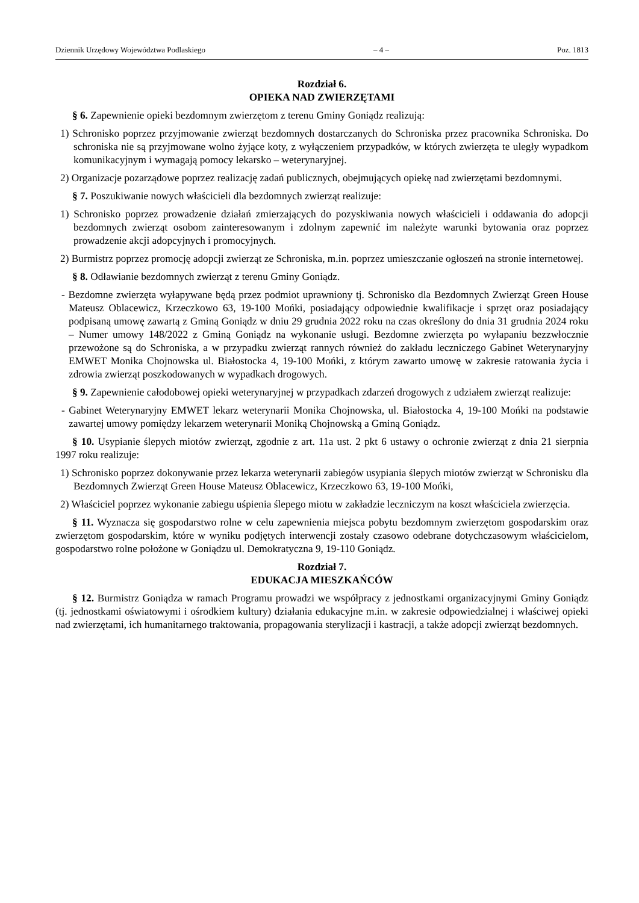Dziennik Urzędowy Województwa Podlaskiego – 4 – Poz. 1813
Rozdział 6.
OPIEKA NAD ZWIERZĘTAMI
§ 6. Zapewnienie opieki bezdomnym zwierzętom z terenu Gminy Goniądz realizują:
1) Schronisko poprzez przyjmowanie zwierząt bezdomnych dostarczanych do Schroniska przez pracownika Schroniska. Do schroniska nie są przyjmowane wolno żyjące koty, z wyłączeniem przypadków, w których zwierzęta te uległy wypadkom komunikacyjnym i wymagają pomocy lekarsko – weterynaryjnej.
2) Organizacje pozarządowe poprzez realizację zadań publicznych, obejmujących opiekę nad zwierzętami bezdomnymi.
§ 7. Poszukiwanie nowych właścicieli dla bezdomnych zwierząt realizuje:
1) Schronisko poprzez prowadzenie działań zmierzających do pozyskiwania nowych właścicieli i oddawania do adopcji bezdomnych zwierząt osobom zainteresowanym i zdolnym zapewnić im należyte warunki bytowania oraz poprzez prowadzenie akcji adopcyjnych i promocyjnych.
2) Burmistrz poprzez promocję adopcji zwierząt ze Schroniska, m.in. poprzez umieszczanie ogłoszeń na stronie internetowej.
§ 8. Odławianie bezdomnych zwierząt z terenu Gminy Goniądz.
- Bezdomne zwierzęta wyłapywane będą przez podmiot uprawniony tj. Schronisko dla Bezdomnych Zwierząt Green House Mateusz Oblacewicz, Krzeczkowo 63, 19-100 Mońki, posiadający odpowiednie kwalifikacje i sprzęt oraz posiadający podpisaną umowę zawartą z Gminą Goniądz w dniu 29 grudnia 2022 roku na czas określony do dnia 31 grudnia 2024 roku – Numer umowy 148/2022 z Gminą Goniądz na wykonanie usługi. Bezdomne zwierzęta po wyłapaniu bezzwłocznie przewożone są do Schroniska, a w przypadku zwierząt rannych również do zakładu leczniczego Gabinet Weterynaryjny EMWET Monika Chojnowska ul. Białostocka 4, 19-100 Mońki, z którym zawarto umowę w zakresie ratowania życia i zdrowia zwierząt poszkodowanych w wypadkach drogowych.
§ 9. Zapewnienie całodobowej opieki weterynaryjnej w przypadkach zdarzeń drogowych z udziałem zwierząt realizuje:
- Gabinet Weterynaryjny EMWET lekarz weterynarii Monika Chojnowska, ul. Białostocka 4, 19-100 Mońki na podstawie zawartej umowy pomiędzy lekarzem weterynarii Moniką Chojnowską a Gminą Goniądz.
§ 10. Usypianie ślepych miotów zwierząt, zgodnie z art. 11a ust. 2 pkt 6 ustawy o ochronie zwierząt z dnia 21 sierpnia 1997 roku realizuje:
1) Schronisko poprzez dokonywanie przez lekarza weterynarii zabiegów usypiania ślepych miotów zwierząt w Schronisku dla Bezdomnych Zwierząt Green House Mateusz Oblacewicz, Krzeczkowo 63, 19-100 Mońki,
2) Właściciel poprzez wykonanie zabiegu uśpienia ślepego miotu w zakładzie leczniczym na koszt właściciela zwierzęcia.
§ 11. Wyznacza się gospodarstwo rolne w celu zapewnienia miejsca pobytu bezdomnym zwierzętom gospodarskim oraz zwierzętom gospodarskim, które w wyniku podjętych interwencji zostały czasowo odebrane dotychczasowym właścicielom, gospodarstwo rolne położone w Goniądzu ul. Demokratyczna 9, 19-110 Goniądz.
Rozdział 7.
EDUKACJA MIESZKAŃCÓW
§ 12. Burmistrz Goniądza w ramach Programu prowadzi we współpracy z jednostkami organizacyjnymi Gminy Goniądz (tj. jednostkami oświatowymi i ośrodkiem kultury) działania edukacyjne m.in. w zakresie odpowiedzialnej i właściwej opieki nad zwierzętami, ich humanitarnego traktowania, propagowania sterylizacji i kastracji, a także adopcji zwierząt bezdomnych.